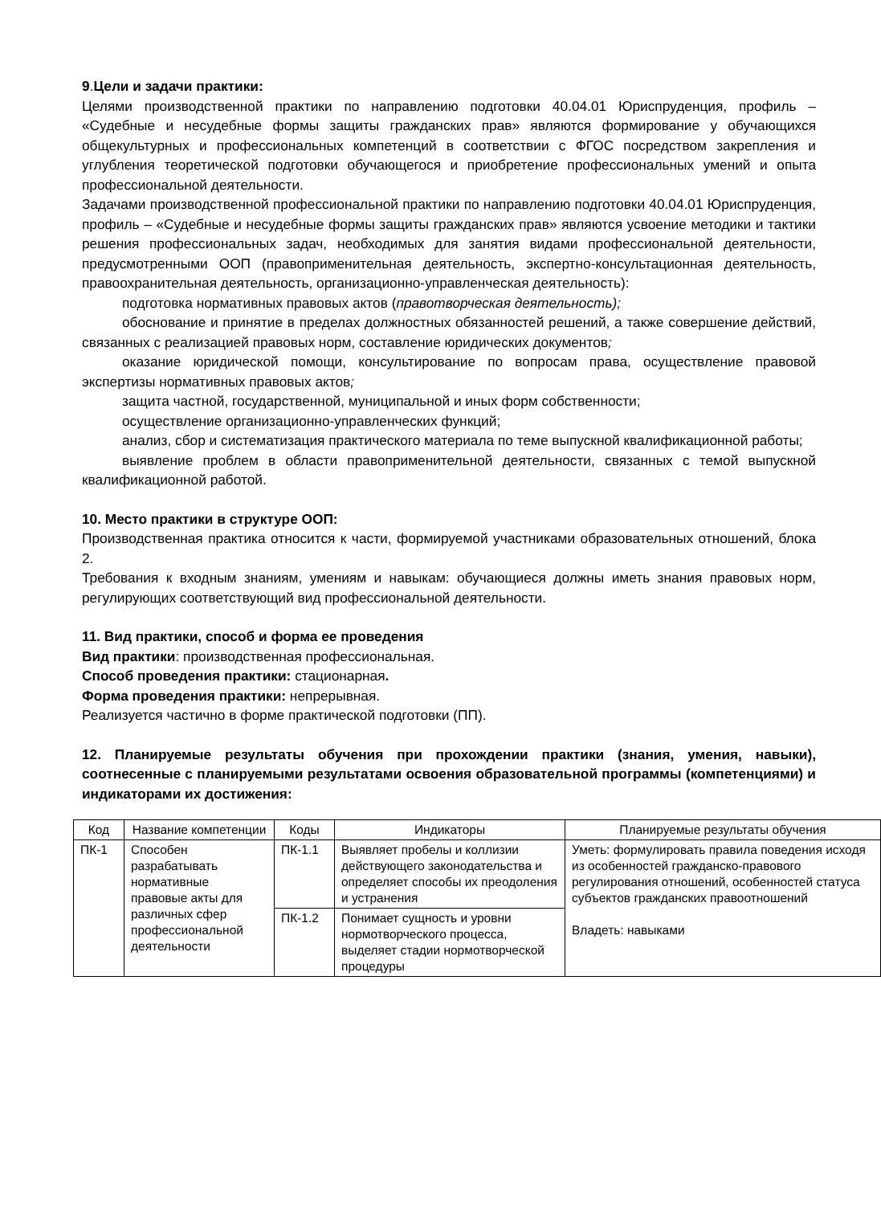9.Цели и задачи практики:
Целями производственной практики по направлению подготовки 40.04.01 Юриспруденция, профиль – «Судебные и несудебные формы защиты гражданских прав» являются формирование у обучающихся общекультурных и профессиональных компетенций в соответствии с ФГОС посредством закрепления и углубления теоретической подготовки обучающегося и приобретение профессиональных умений и опыта профессиональной деятельности.
Задачами производственной профессиональной практики по направлению подготовки 40.04.01 Юриспруденция, профиль – «Судебные и несудебные формы защиты гражданских прав» являются усвоение методики и тактики решения профессиональных задач, необходимых для занятия видами профессиональной деятельности, предусмотренными ООП (правоприменительная деятельность, экспертно-консультационная деятельность, правоохранительная деятельность, организационно-управленческая деятельность):
подготовка нормативных правовых актов (правотворческая деятельность);
обоснование и принятие в пределах должностных обязанностей решений, а также совершение действий, связанных с реализацией правовых норм, составление юридических документов;
оказание юридической помощи, консультирование по вопросам права, осуществление правовой экспертизы нормативных правовых актов;
защита частной, государственной, муниципальной и иных форм собственности;
осуществление организационно-управленческих функций;
анализ, сбор и систематизация практического материала по теме выпускной квалификационной работы;
выявление проблем в области правоприменительной деятельности, связанных с темой выпускной квалификационной работой.
10. Место практики в структуре ООП:
Производственная практика относится к части, формируемой участниками образовательных отношений, блока 2.
Требования к входным знаниям, умениям и навыкам: обучающиеся должны иметь знания правовых норм, регулирующих соответствующий вид профессиональной деятельности.
11. Вид практики, способ и форма ее проведения
Вид практики: производственная профессиональная.
Способ проведения практики: стационарная.
Форма проведения практики: непрерывная.
Реализуется частично в форме практической подготовки (ПП).
12. Планируемые результаты обучения при прохождении практики (знания, умения, навыки), соотнесенные с планируемыми результатами освоения образовательной программы (компетенциями) и индикаторами их достижения:
| Код | Название компетенции | Коды | Индикаторы | Планируемые результаты обучения |
| ПК-1 | Способен разрабатывать нормативные правовые акты для различных сфер профессиональной деятельности | ПК-1.1 | Выявляет пробелы и коллизии действующего законодательства и определяет способы их преодоления и устранения | Уметь: формулировать правила поведения исходя из особенностей гражданско-правового регулирования отношений, особенностей статуса субъектов гражданских правоотношений Владеть: навыками |
| | | ПК-1.2 | Понимает сущность и уровни нормотворческого процесса, выделяет стадии нормотворческой процедуры | |